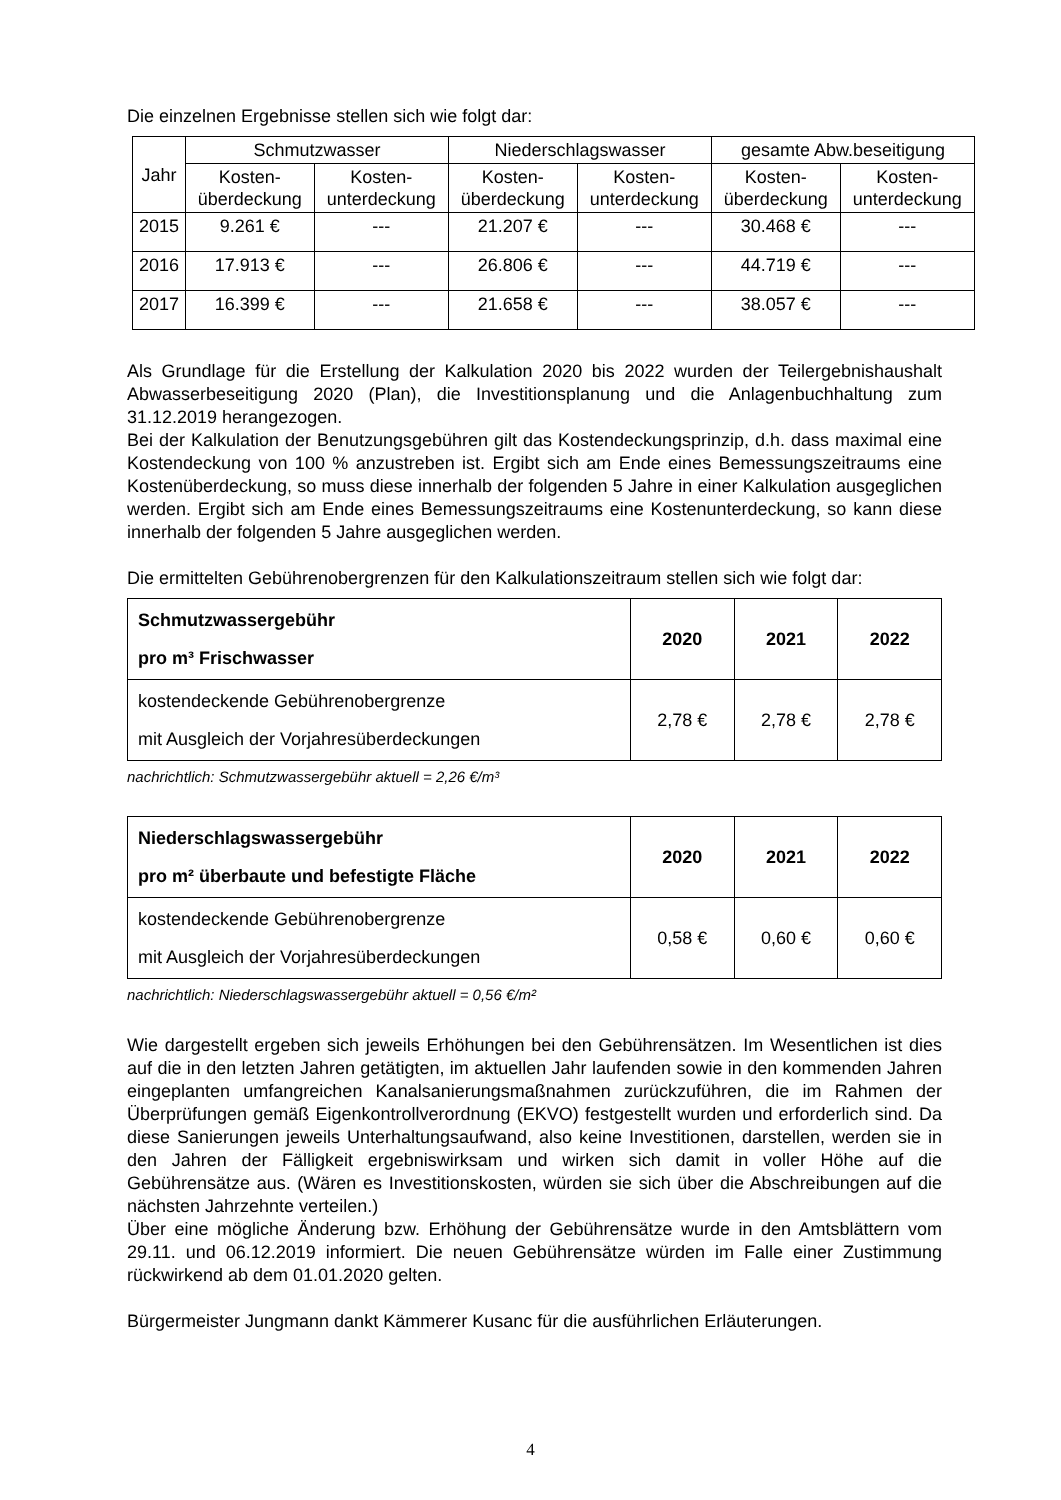Die einzelnen Ergebnisse stellen sich wie folgt dar:
| Jahr | Schmutzwasser | | Niederschlagswasser | | gesamte Abw.beseitigung | |
| --- | --- | --- | --- | --- | --- | --- |
| | Kosten- überdeckung | Kosten- unterdeckung | Kosten- überdeckung | Kosten- unterdeckung | Kosten- überdeckung | Kosten- unterdeckung |
| 2015 | 9.261 € | --- | 21.207 € | --- | 30.468 € | --- |
| 2016 | 17.913 € | --- | 26.806 € | --- | 44.719 € | --- |
| 2017 | 16.399 € | --- | 21.658 € | --- | 38.057 € | --- |
Als Grundlage für die Erstellung der Kalkulation 2020 bis 2022 wurden der Teilergebnishaushalt Abwasserbeseitigung 2020 (Plan), die Investitionsplanung und die Anlagenbuchhaltung zum 31.12.2019 herangezogen.
Bei der Kalkulation der Benutzungsgebühren gilt das Kostendeckungsprinzip, d.h. dass maximal eine Kostendeckung von 100 % anzustreben ist. Ergibt sich am Ende eines Bemessungszeitraums eine Kostenüberdeckung, so muss diese innerhalb der folgenden 5 Jahre in einer Kalkulation ausgeglichen werden. Ergibt sich am Ende eines Bemessungszeitraums eine Kostenunterdeckung, so kann diese innerhalb der folgenden 5 Jahre ausgeglichen werden.
Die ermittelten Gebührenobergrenzen für den Kalkulationszeitraum stellen sich wie folgt dar:
| Schmutzwassergebühr pro m³ Frischwasser | 2020 | 2021 | 2022 |
| kostendeckende Gebührenobergrenze mit Ausgleich der Vorjahresüberdeckungen | 2,78 € | 2,78 € | 2,78 € |
nachrichtlich: Schmutzwassergebühr aktuell = 2,26 €/m³
| Niederschlagswassergebühr pro m² überbaute und befestigte Fläche | 2020 | 2021 | 2022 |
| kostendeckende Gebührenobergrenze mit Ausgleich der Vorjahresüberdeckungen | 0,58 € | 0,60 € | 0,60 € |
nachrichtlich: Niederschlagswassergebühr aktuell = 0,56 €/m²
Wie dargestellt ergeben sich jeweils Erhöhungen bei den Gebührensätzen. Im Wesentlichen ist dies auf die in den letzten Jahren getätigten, im aktuellen Jahr laufenden sowie in den kommenden Jahren eingeplanten umfangreichen Kanalsanierungsmaßnahmen zurückzuführen, die im Rahmen der Überprüfungen gemäß Eigenkontrollverordnung (EKVO) festgestellt wurden und erforderlich sind. Da diese Sanierungen jeweils Unterhaltungsaufwand, also keine Investitionen, darstellen, werden sie in den Jahren der Fälligkeit ergebniswirksam und wirken sich damit in voller Höhe auf die Gebührensätze aus. (Wären es Investitionskosten, würden sie sich über die Abschreibungen auf die nächsten Jahrzehnte verteilen.)
Über eine mögliche Änderung bzw. Erhöhung der Gebührensätze wurde in den Amtsblättern vom 29.11. und 06.12.2019 informiert. Die neuen Gebührensätze würden im Falle einer Zustimmung rückwirkend ab dem 01.01.2020 gelten.
Bürgermeister Jungmann dankt Kämmerer Kusanc für die ausführlichen Erläuterungen.
4